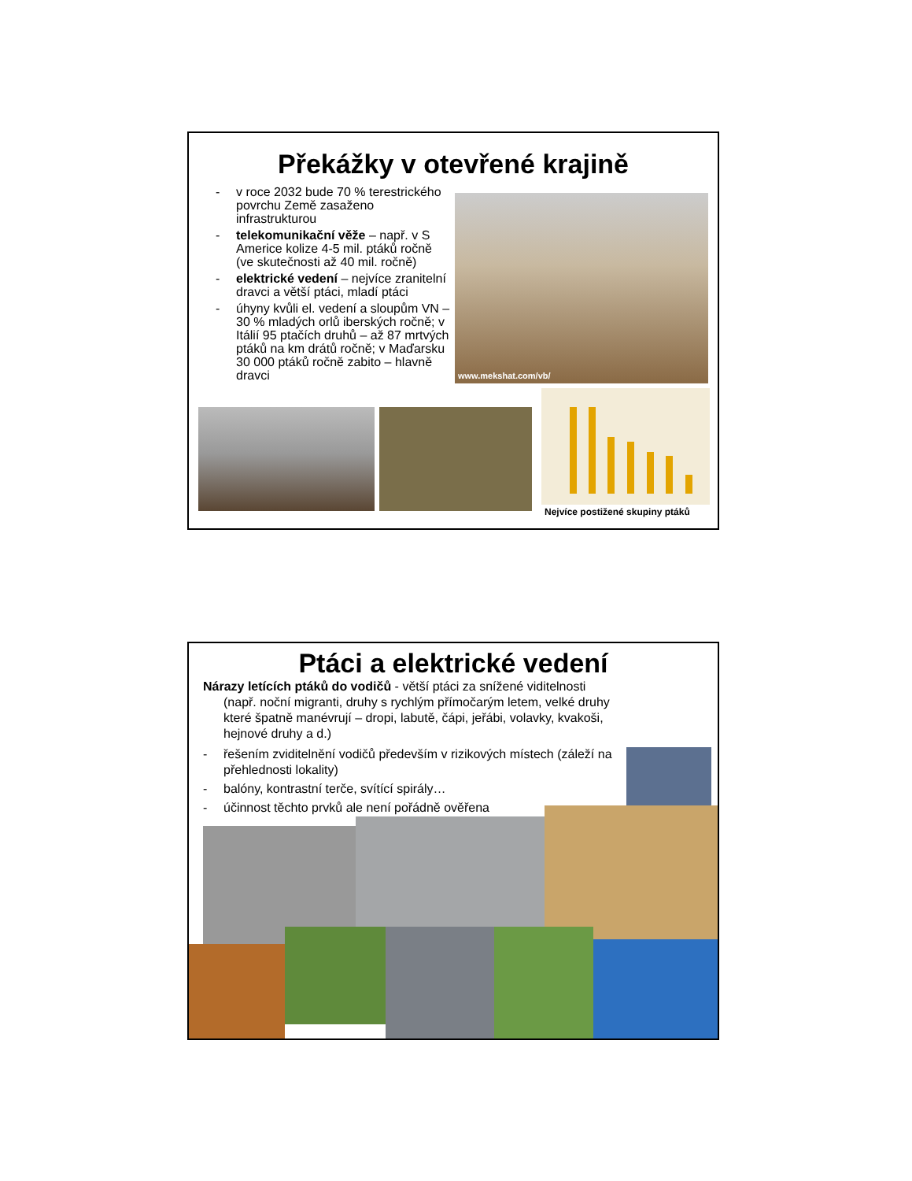Překážky v otevřené krajině
- v roce 2032 bude 70 % terestrického povrchu Země zasaženo infrastrukturou
- telekomunikační věže – např. v S Americe kolize 4-5 mil. ptáků ročně (ve skutečnosti až 40 mil. ročně)
- elektrické vedení – nejvíce zranitelní dravci a větší ptáci, mladí ptáci
- úhyny kvůli el. vedení a sloupům VN – 30 % mladých orlů iberských ročně; v Itálií 95 ptačích druhů – až 87 mrtvých ptáků na km drátů ročně; v Maďarsku 30 000 ptáků ročně zabito – hlavně dravci
www.mekshat.com/vb/
Nejvíce postižené skupiny ptáků
Ptáci a elektrické vedení
Nárazy letících ptáků do vodičů - větší ptáci za snížené viditelnosti
(např. noční migranti, druhy s rychlým přímočarým letem, velké druhy které špatně manévrují – dropi, labutě, čápi, jeřábi, volavky, kvakoši, hejnové druhy a d.)
- řešením zviditelnění vodičů především v rizikových místech (záleží na přehlednosti lokality)
- balóny, kontrastní terče, svítící spirály…
- účinnost těchto prvků ale není pořádně ověřena